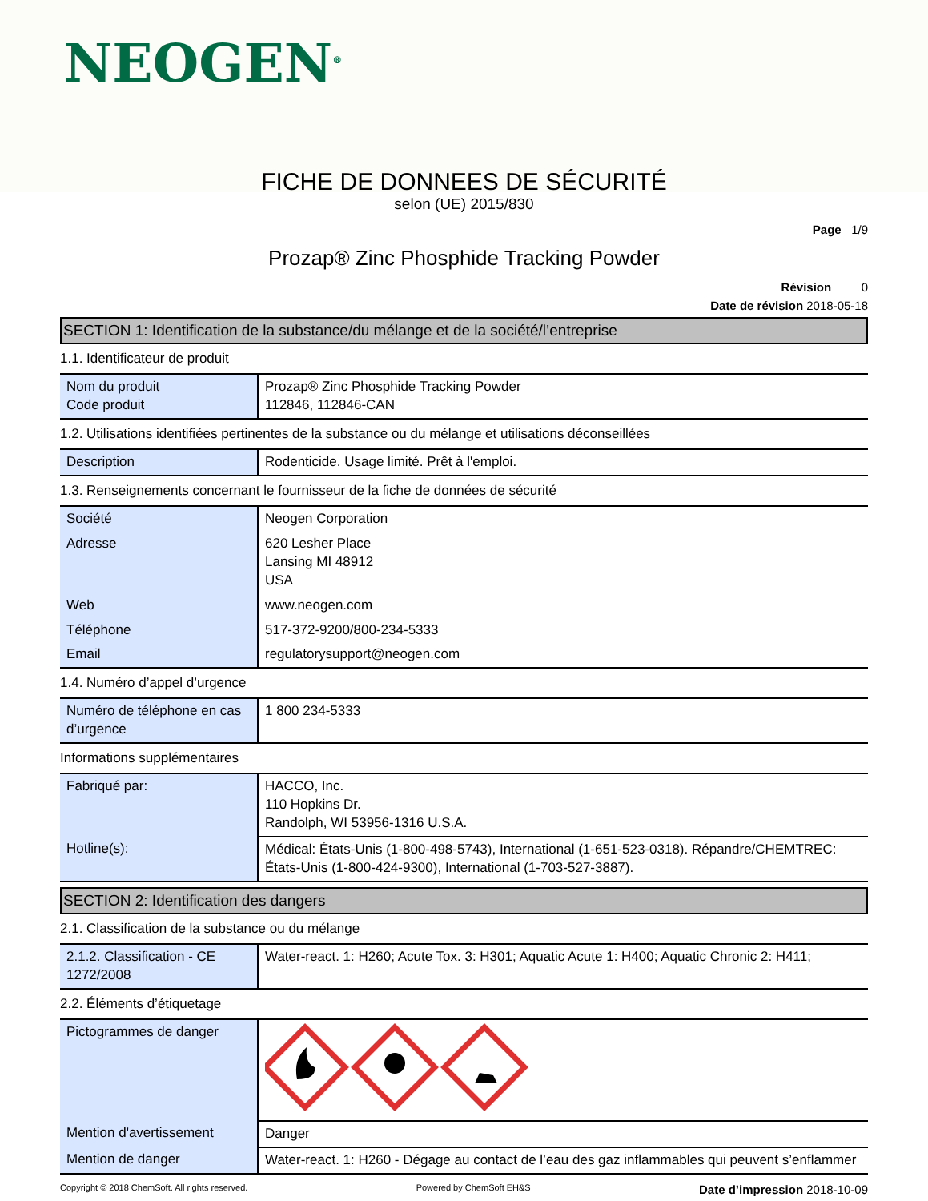NEOGEN<sup>®</sup>
FICHE DE DONNEES DE SÉCURITÉ
selon (UE) 2015/830
Page 1/9
Prozap® Zinc Phosphide Tracking Powder
Révision 0
Date de révision 2018-05-18
SECTION 1: Identification de la substance/du mélange et de la société/l’entreprise
1.1. Identificateur de produit
| Nom du produit Code produit | Prozap® Zinc Phosphide Tracking Powder 112846, 112846-CAN |
1.2. Utilisations identifiées pertinentes de la substance ou du mélange et utilisations déconseillées
| Description | Rodenticide. Usage limité. Prêt à l'emploi. |
1.3. Renseignements concernant le fournisseur de la fiche de données de sécurité
| Société | Neogen Corporation |
| Adresse | 620 Lesher Place Lansing MI 48912 USA |
| Web | www.neogen.com |
| Téléphone | 517-372-9200/800-234-5333 |
| Email | regulatorysupport@neogen.com |
1.4. Numéro d’appel d’urgence
| Numéro de téléphone en cas d’urgence | 1 800 234-5333 |
Informations supplémentaires
| Fabriqué par: | HACCO, Inc. 110 Hopkins Dr. Randolph, WI 53956-1316 U.S.A. |
| Hotline(s): | Médical: États-Unis (1-800-498-5743), International (1-651-523-0318). Répandre/CHEMTREC: États-Unis (1-800-424-9300), International (1-703-527-3887). |
SECTION 2: Identification des dangers
2.1. Classification de la substance ou du mélange
| 2.1.2. Classification - CE 1272/2008 | Water-react. 1: H260; Acute Tox. 3: H301; Aquatic Acute 1: H400; Aquatic Chronic 2: H411; |
2.2. Éléments d’étiquetage
| Pictogrammes de danger | |
| Mention d'avertissement | Danger |
| Mention de danger | Water-react. 1: H260 - Dégage au contact de l’eau des gaz inflammables qui peuvent s’enflammer |
Copyright © 2018 ChemSoft. All rights reserved. Powered by ChemSoft EH&S Date d’impression 2018-10-09